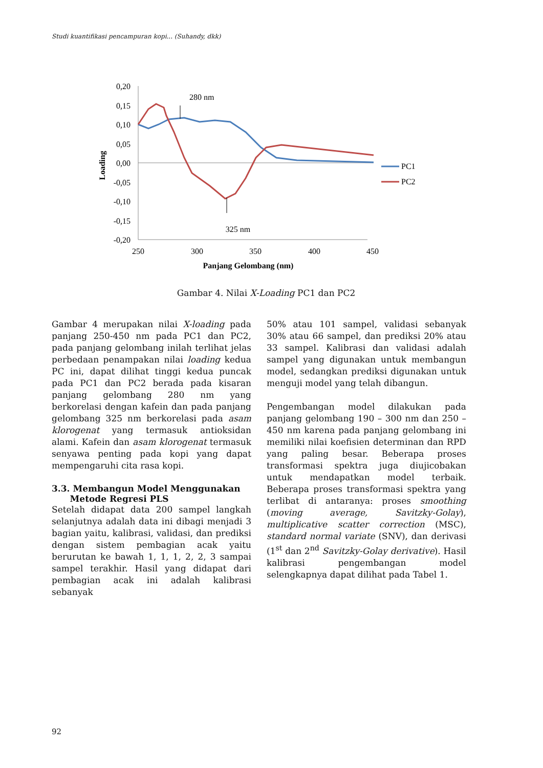Studi kuantifikasi pencampuran kopi... (Suhandy, dkk)
0,20
0,15
0,10
0,05
0,00
-0,05
-0,10
-0,15
-0,20
250
300
350
400
450
Panjang Gelombang (nm)
Loading
280 nm
325 nm
PC1
PC2
Gambar 4. Nilai X-Loading PC1 dan PC2
Gambar 4 merupakan nilai X-loading pada panjang 250-450 nm pada PC1 dan PC2, pada panjang gelombang inilah terlihat jelas perbedaan penampakan nilai loading kedua PC ini, dapat dilihat tinggi kedua puncak pada PC1 dan PC2 berada pada kisaran panjang gelombang 280 nm yang berkorelasi dengan kafein dan pada panjang gelombang 325 nm berkorelasi pada asam klorogenat yang termasuk antioksidan alami. Kafein dan asam klorogenat termasuk senyawa penting pada kopi yang dapat mempengaruhi cita rasa kopi.
3.3. Membangun Model Menggunakan
Metode Regresi PLS
Setelah didapat data 200 sampel langkah selanjutnya adalah data ini dibagi menjadi 3 bagian yaitu, kalibrasi, validasi, dan prediksi dengan sistem pembagian acak yaitu berurutan ke bawah 1, 1, 1, 2, 2, 3 sampai sampel terakhir. Hasil yang didapat dari pembagian acak ini adalah kalibrasi sebanyak
50% atau 101 sampel, validasi sebanyak 30% atau 66 sampel, dan prediksi 20% atau 33 sampel. Kalibrasi dan validasi adalah sampel yang digunakan untuk membangun model, sedangkan prediksi digunakan untuk menguji model yang telah dibangun.
Pengembangan model dilakukan pada panjang gelombang 190 – 300 nm dan 250 – 450 nm karena pada panjang gelombang ini memiliki nilai koefisien determinan dan RPD yang paling besar. Beberapa proses transformasi spektra juga diujicobakan untuk mendapatkan model terbaik. Beberapa proses transformasi spektra yang terlibat di antaranya: proses smoothing (moving average, Savitzky-Golay), multiplicative scatter correction (MSC), standard normal variate (SNV), dan derivasi (1<sup>st</sup> dan 2<sup>nd</sup> Savitzky-Golay derivative). Hasil kalibrasi pengembangan model selengkapnya dapat dilihat pada Tabel 1.
92